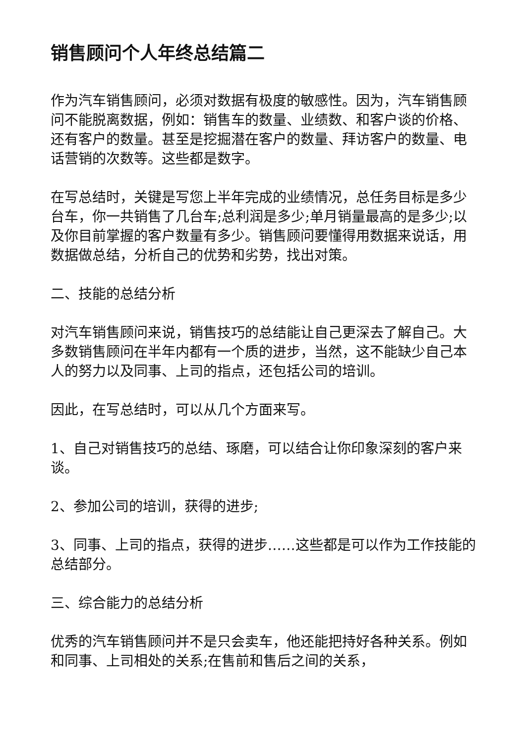销售顾问个人年终总结篇二
作为汽车销售顾问，必须对数据有极度的敏感性。因为，汽车销售顾问不能脱离数据，例如：销售车的数量、业绩数、和客户谈的价格、还有客户的数量。甚至是挖掘潜在客户的数量、拜访客户的数量、电话营销的次数等。这些都是数字。
在写总结时，关键是写您上半年完成的业绩情况，总任务目标是多少台车，你一共销售了几台车;总利润是多少;单月销量最高的是多少;以及你目前掌握的客户数量有多少。销售顾问要懂得用数据来说话，用数据做总结，分析自己的优势和劣势，找出对策。
二、技能的总结分析
对汽车销售顾问来说，销售技巧的总结能让自己更深去了解自己。大多数销售顾问在半年内都有一个质的进步，当然，这不能缺少自己本人的努力以及同事、上司的指点，还包括公司的培训。
因此，在写总结时，可以从几个方面来写。
1、自己对销售技巧的总结、琢磨，可以结合让你印象深刻的客户来谈。
2、参加公司的培训，获得的进步;
3、同事、上司的指点，获得的进步……这些都是可以作为工作技能的总结部分。
三、综合能力的总结分析
优秀的汽车销售顾问并不是只会卖车，他还能把持好各种关系。例如和同事、上司相处的关系;在售前和售后之间的关系，